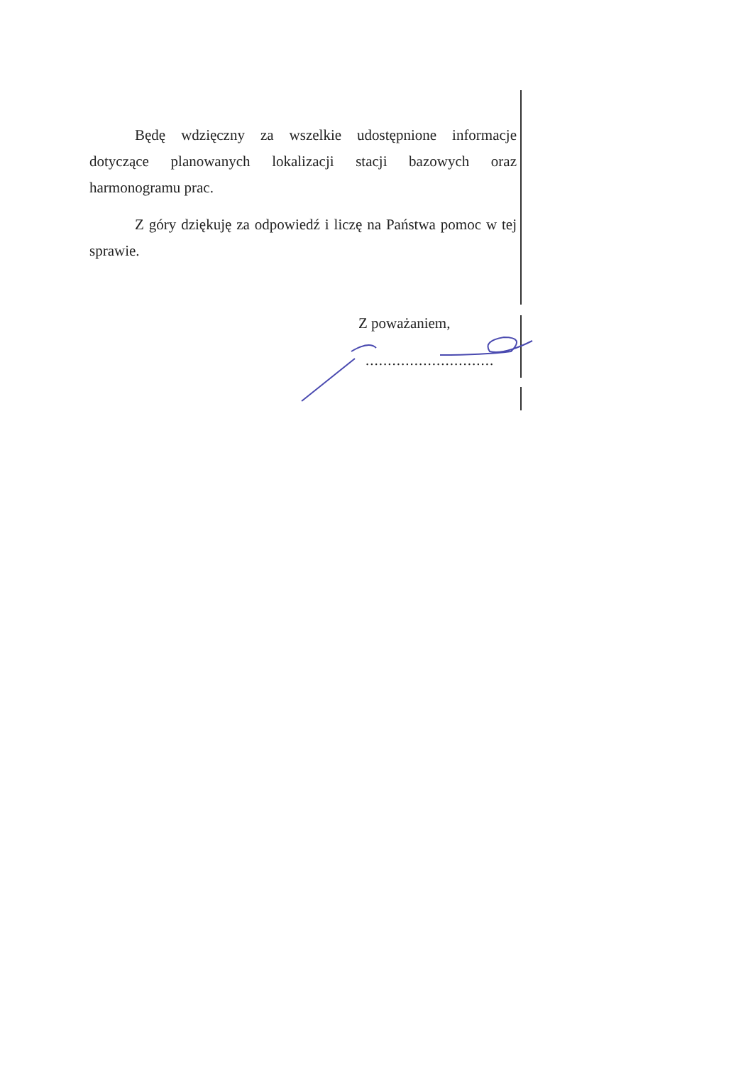Będę wdzięczny za wszelkie udostępnione informacje dotyczące planowanych lokalizacji stacji bazowych oraz harmonogramu prac.
Z góry dziękuję za odpowiedź i liczę na Państwa pomoc w tej sprawie.
Z poważaniem,
.............................